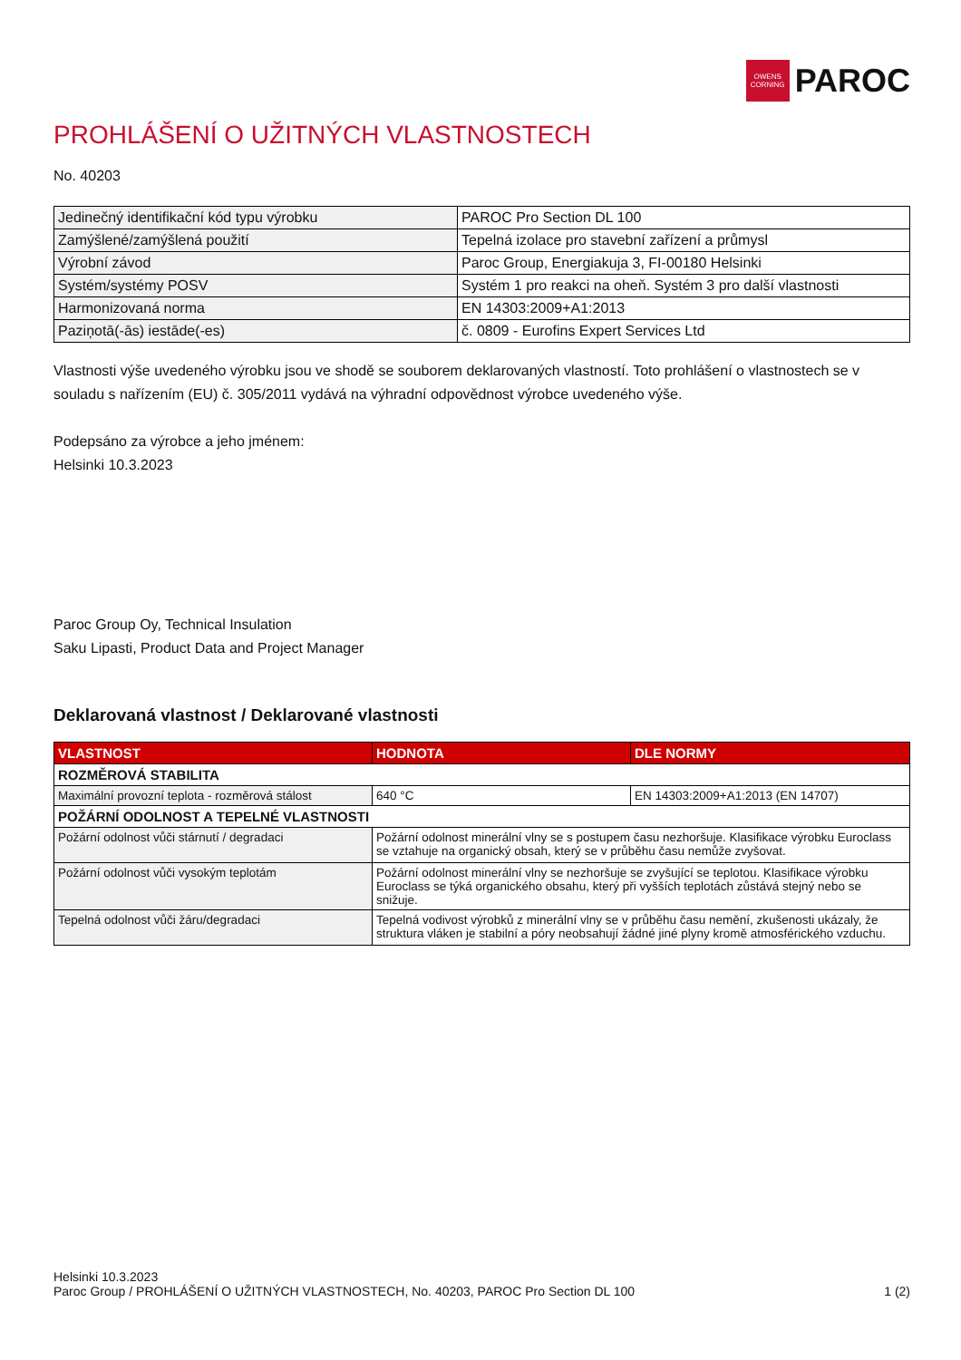OWENS
CORNING
PAROC
PROHLÁŠENÍ O UŽITNÝCH VLASTNOSTECH
No. 40203
| Jedinečný identifikační kód typu výrobku | PAROC Pro Section DL 100 |
| Zamýšlené/zamýšlená použití | Tepelná izolace pro stavební zařízení a průmysl |
| Výrobní závod | Paroc Group, Energiakuja 3, FI-00180 Helsinki |
| Systém/systémy POSV | Systém 1 pro reakci na oheň. Systém 3 pro další vlastnosti |
| Harmonizovaná norma | EN 14303:2009+A1:2013 |
| Paziņotā(-ās) iestāde(-es) | č. 0809 - Eurofins Expert Services Ltd |
Vlastnosti výše uvedeného výrobku jsou ve shodě se souborem deklarovaných vlastností. Toto prohlášení o vlastnostech se v souladu s nařízením (EU) č. 305/2011 vydává na výhradní odpovědnost výrobce uvedeného výše.
Podepsáno za výrobce a jeho jménem:
Helsinki 10.3.2023
Paroc Group Oy, Technical Insulation
Saku Lipasti, Product Data and Project Manager
Deklarovaná vlastnost / Deklarované vlastnosti
| VLASTNOST | HODNOTA | DLE NORMY |
| --- | --- | --- |
| ROZMĚROVÁ STABILITA | | |
| Maximální provozní teplota - rozměrová stálost | 640 °C | EN 14303:2009+A1:2013 (EN 14707) |
| POŽÁRNÍ ODOLNOST A TEPELNÉ VLASTNOSTI | | |
| Požární odolnost vůči stárnutí / degradaci | Požární odolnost minerální vlny se s postupem času nezhoršuje. Klasifikace výrobku Euroclass se vztahuje na organický obsah, který se v průběhu času nemůže zvyšovat. | |
| Požární odolnost vůči vysokým teplotám | Požární odolnost minerální vlny se nezhoršuje se zvyšující se teplotou. Klasifikace výrobku Euroclass se týká organického obsahu, který při vyšších teplotách zůstává stejný nebo se snižuje. | |
| Tepelná odolnost vůči žáru/degradaci | Tepelná vodivost výrobků z minerální vlny se v průběhu času nemění, zkušenosti ukázaly, že struktura vláken je stabilní a póry neobsahují žádné jiné plyny kromě atmosférického vzduchu. | |
Helsinki 10.3.2023
Paroc Group / PROHLÁŠENÍ O UŽITNÝCH VLASTNOSTECH, No. 40203, PAROC Pro Section DL 100 1 (2)